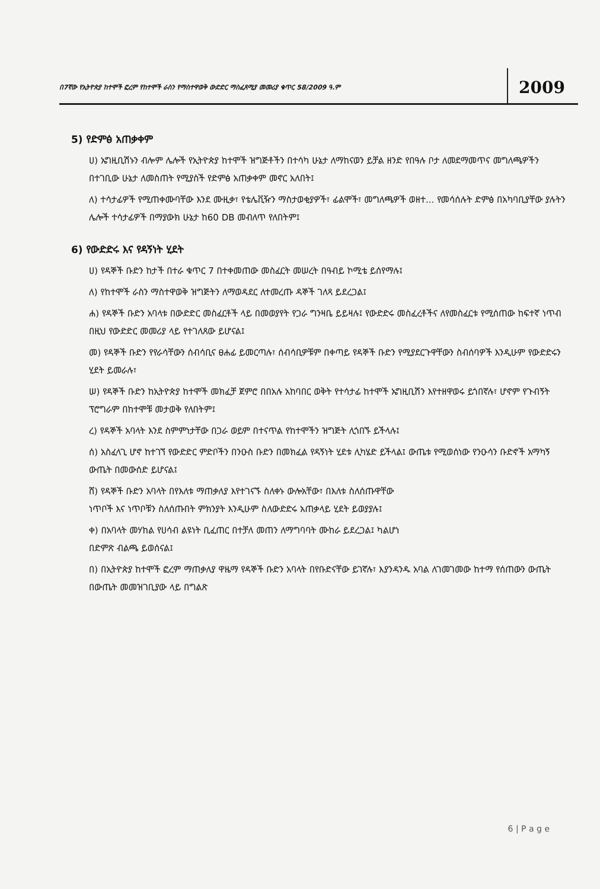በ7ኛው የኢትዮጵያ ከተሞች ፎረም የከተሞች ራስን የማስተዋወቅ ውድድር ማስፈጸሚያ መመሪያ ቁጥር 58/2009 ዓ.ም
2009
5) የድምፅ አጠቃቀም
ሀ) ኤግዚቢሽኑን ብሎም ሌሎች የኢትዮጵያ ከተሞች ዝግጅቶችን በተሳካ ሁኔታ ለማከናወን ይቻል ዘንድ የበዓሉ ቦታ ለመደማመጥና መግለጫዎችን በተገቢው ሁኔታ ለመስጠት የሚያስች የድምፅ አጠቃቀም መኖር አለበት፤
ለ) ተሳታፊዎች የሚጠቀሙባቸው እንደ ሙዚቃ፣ የቴሌቪዥን ማስታወቂያዎች፣ ፊልሞች፣ መግለጫዎች ወዘተ... የመሳሰሉት ድምፅ በአካባቢያቸው ያሉትን ሌሎች ተሳታፊዎች በማያውክ ሁኔታ ከ60 DB መብለጥ የለበትም፤
6) የውድድሩ እና የዳኝነት ሂደት
ሀ) የዳኞች ቡድን ከታች በተራ ቁጥር 7 በተቀመጠው መስፈርት መሠረት በዓብይ ኮሚቴ ይሰየማሉ፤
ለ) የከተሞች ራስን ማስተዋወቅ ዝግጅትን ለማወዳደር ለተመረጡ ዳኞች ገለጻ ይደረጋል፤
ሐ) የዳኞች ቡድን አባላቱ በውድድር መስፈርቶች ላይ በመወያየት የጋራ ግንዛቤ ይይዛሉ፤ የውድድሩ መስፈረቶችና ለየመስፈርቱ የሚሰጠው ከፍተኛ ነጥብ በዚህ የውድድር መመሪያ ላይ የተገለጸው ይሆናል፤
መ) የዳኞች ቡድን የየራሳቸውን ሰብሳቢና ፀሐፊ ይመርጣሉ፣ ሰብሳቢዎቹም በቀጣይ የዳኞች ቡድን የሚያደርጉዋቸውን ስብሰባዎች እንዲሁም የውድድሩን ሂደት ይመራሉ፣
ሠ) የዳኞች ቡድን ከኢትዮጵያ ከተሞች መክፈቻ ጀምሮ በበአሉ አከባበር ወቅት የተሳታፊ ከተሞች ኤግዚቢሽን እየተዘዋወሩ ይጎበኛሉ፣ ሆኖም የጉብኝት ፕሮግራም በከተሞቹ መታወቅ የለበትም፤
ረ) የዳኞች አባላት እንደ ስምምነታቸው በጋራ ወይም በተናጥል የከተሞችን ዝግጅት ሊጎበኙ ይችላሉ፤
ሰ) አስፈላጊ ሆኖ ከተገኘ የውድድር ምድቦችን በንዑስ ቡድን በመክፈል የዳኝነት ሂደቱ ሊካሄድ ይችላል፤ ውጤቱ የሚወሰነው የንዑሳን ቡድኖች አማካኝ ውጤት በመውሰድ ይሆናል፤
ሸ) የዳኞች ቡድን አባላት በየእለቱ ማጠቃለያ እየተገናኙ ስለቀኑ ውሎአቸው፣ በእለቱ ስለሰጡዋቸው
ነጥቦች እና ነጥቦቹን ስለሰጡበት ምክንያት እንዲሁም ስለውድድሩ አጠቃላይ ሂደት ይወያያሉ፤
ቀ) በአባላት መሃከል የሀሳብ ልዩነት ቢፈጠር በተቻለ መጠን ለማግባባት ሙከራ ይደረጋል፤ ካልሆነ
በድምጽ ብልጫ ይወሰናል፤
በ) በኢትዮጵያ ከተሞች ፎረም ማጠቃለያ ዋዜማ የዳኞች ቡድን አባላት በየቡድናቸው ይገኛሉ፣ እያንዳንዱ አባል ለገመገመው ከተማ የሰጠውን ውጤት በውጤት መመዝገቢያው ላይ በግልጽ
6 | P a g e